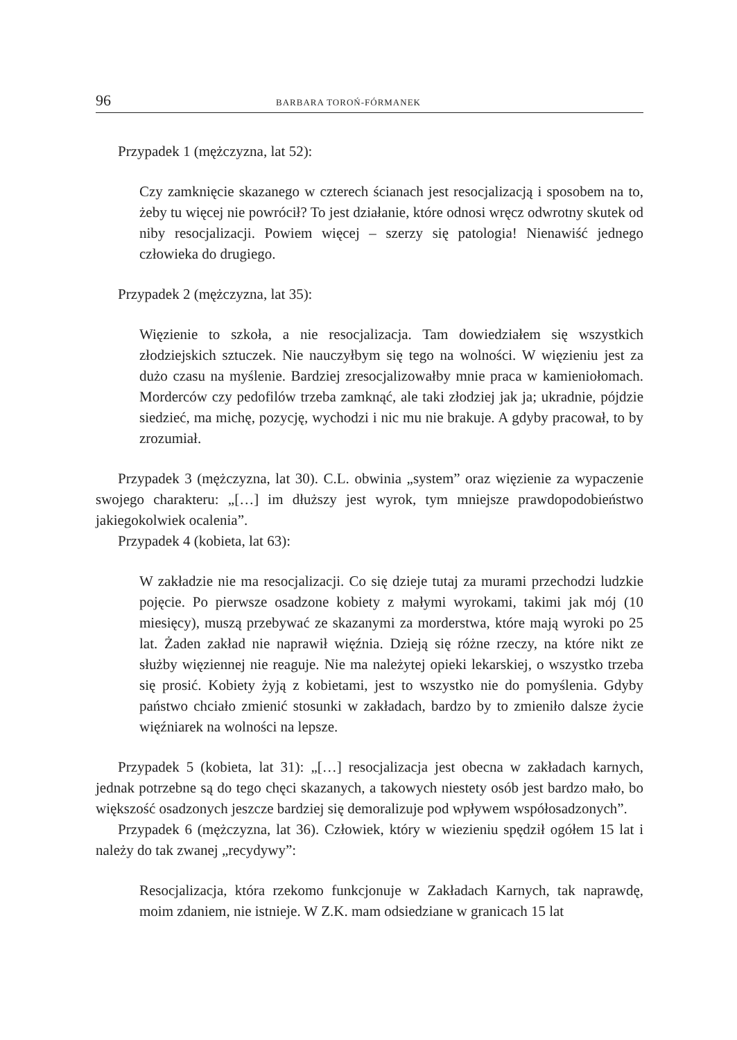96 BARBARA TOROŃ-FÓRMANEK
Przypadek 1 (mężczyzna, lat 52):
Czy zamknięcie skazanego w czterech ścianach jest resocjalizacją i sposobem na to, żeby tu więcej nie powrócił? To jest działanie, które odnosi wręcz odwrotny skutek od niby resocjalizacji. Powiem więcej – szerzy się patologia! Nienawiść jednego człowieka do drugiego.
Przypadek 2 (mężczyzna, lat 35):
Więzienie to szkoła, a nie resocjalizacja. Tam dowiedziałem się wszystkich złodziejskich sztuczek. Nie nauczyłbym się tego na wolności. W więzieniu jest za dużo czasu na myślenie. Bardziej zresocjalizowałby mnie praca w kamieniołomach. Morderców czy pedofilów trzeba zamknąć, ale taki złodziej jak ja; ukradnie, pójdzie siedzieć, ma michę, pozycję, wychodzi i nic mu nie brakuje. A gdyby pracował, to by zrozumiał.
Przypadek 3 (mężczyzna, lat 30). C.L. obwinia „system” oraz więzienie za wypaczenie swojego charakteru: „[…] im dłuższy jest wyrok, tym mniejsze prawdopodobieństwo jakiegokolwiek ocalenia”.
Przypadek 4 (kobieta, lat 63):
W zakładzie nie ma resocjalizacji. Co się dzieje tutaj za murami przechodzi ludzkie pojęcie. Po pierwsze osadzone kobiety z małymi wyrokami, takimi jak mój (10 miesięcy), muszą przebywać ze skazanymi za morderstwa, które mają wyroki po 25 lat. Żaden zakład nie naprawił więźnia. Dzieją się różne rzeczy, na które nikt ze służby więziennej nie reaguje. Nie ma należytej opieki lekarskiej, o wszystko trzeba się prosić. Kobiety żyją z kobietami, jest to wszystko nie do pomyślenia. Gdyby państwo chciało zmienić stosunki w zakładach, bardzo by to zmieniło dalsze życie więźniarek na wolności na lepsze.
Przypadek 5 (kobieta, lat 31): „[…] resocjalizacja jest obecna w zakładach karnych, jednak potrzebne są do tego chęci skazanych, a takowych niestety osób jest bardzo mało, bo większość osadzonych jeszcze bardziej się demoralizuje pod wpływem współosadzonych”.
Przypadek 6 (mężczyzna, lat 36). Człowiek, który w wiezieniu spędził ogółem 15 lat i należy do tak zwanej „recydywy”:
Resocjalizacja, która rzekomo funkcjonuje w Zakładach Karnych, tak naprawdę, moim zdaniem, nie istnieje. W Z.K. mam odsiedziane w granicach 15 lat